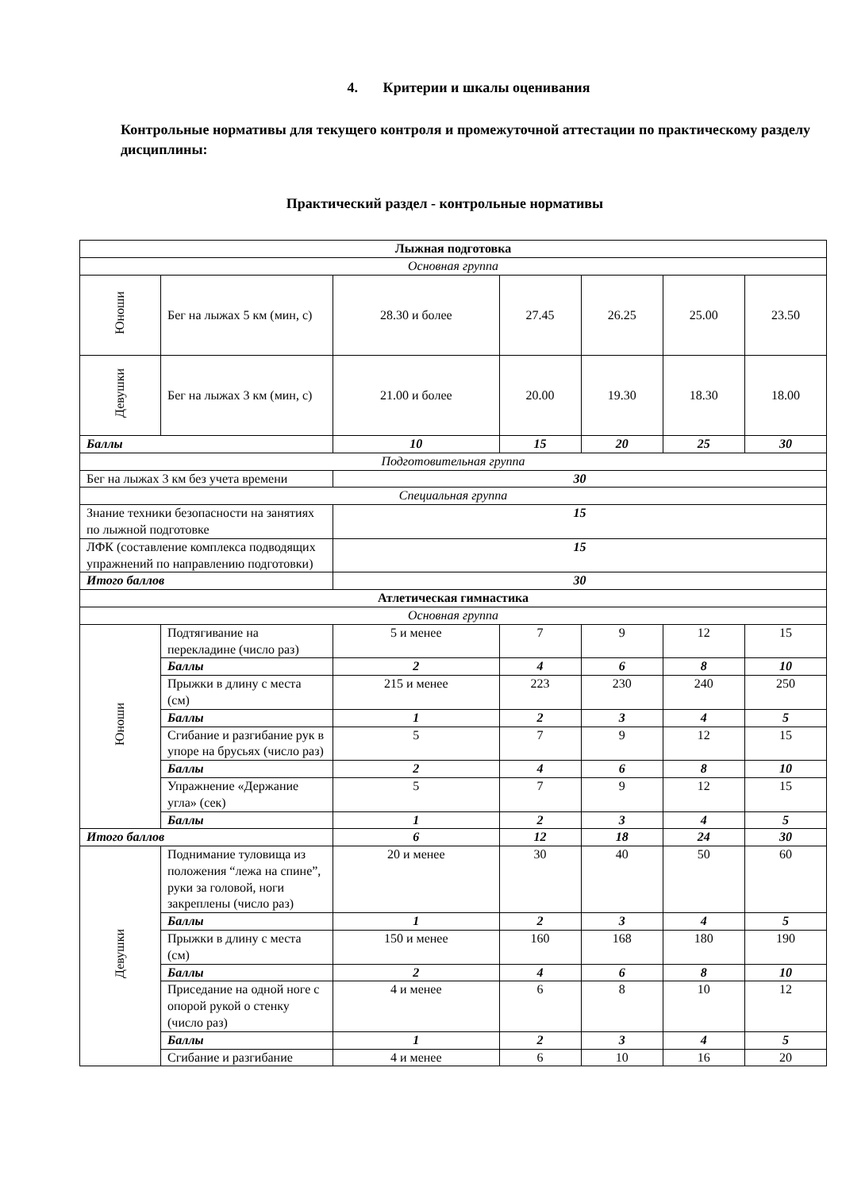4. Критерии и шкалы оценивания
Контрольные нормативы для текущего контроля и промежуточной аттестации по практическому разделу дисциплины:
Практический раздел - контрольные нормативы
| Лыжная подготовка | | | | | | |
| Основная группа | | | | | | |
| Юноши | Бег на лыжах 5 км (мин, с) | 28.30 и более | 27.45 | 26.25 | 25.00 | 23.50 |
| Девушки | Бег на лыжах 3 км (мин, с) | 21.00 и более | 20.00 | 19.30 | 18.30 | 18.00 |
| Баллы | | 10 | 15 | 20 | 25 | 30 |
| Подготовительная группа | | | | | | |
| Бег на лыжах 3 км без учета времени | | 30 | | | | |
| Специальная группа | | | | | | |
| Знание техники безопасности на занятиях по лыжной подготовке | | 15 | | | | |
| ЛФК (составление комплекса подводящих упражнений по направлению подготовки) | | 15 | | | | |
| Итого баллов | | 30 | | | | |
| Атлетическая гимнастика | | | | | | |
| Основная группа | | | | | | |
| Юноши | Подтягивание на перекладине (число раз) | 5 и менее | 7 | 9 | 12 | 15 |
| | Баллы | 2 | 4 | 6 | 8 | 10 |
| | Прыжки в длину с места (см) | 215 и менее | 223 | 230 | 240 | 250 |
| | Баллы | 1 | 2 | 3 | 4 | 5 |
| | Сгибание и разгибание рук в упоре на брусьях (число раз) | 5 | 7 | 9 | 12 | 15 |
| | Баллы | 2 | 4 | 6 | 8 | 10 |
| | Упражнение «Держание угла» (сек) | 5 | 7 | 9 | 12 | 15 |
| | Баллы | 1 | 2 | 3 | 4 | 5 |
| Итого баллов | | 6 | 12 | 18 | 24 | 30 |
| Девушки | Поднимание туловища из положения “лежа на спине”, руки за головой, ноги закреплены (число раз) | 20 и менее | 30 | 40 | 50 | 60 |
| | Баллы | 1 | 2 | 3 | 4 | 5 |
| | Прыжки в длину с места (см) | 150 и менее | 160 | 168 | 180 | 190 |
| | Баллы | 2 | 4 | 6 | 8 | 10 |
| | Приседание на одной ноге с опорой рукой о стенку (число раз) | 4 и менее | 6 | 8 | 10 | 12 |
| | Баллы | 1 | 2 | 3 | 4 | 5 |
| | Сгибание и разгибание | 4 и менее | 6 | 10 | 16 | 20 |